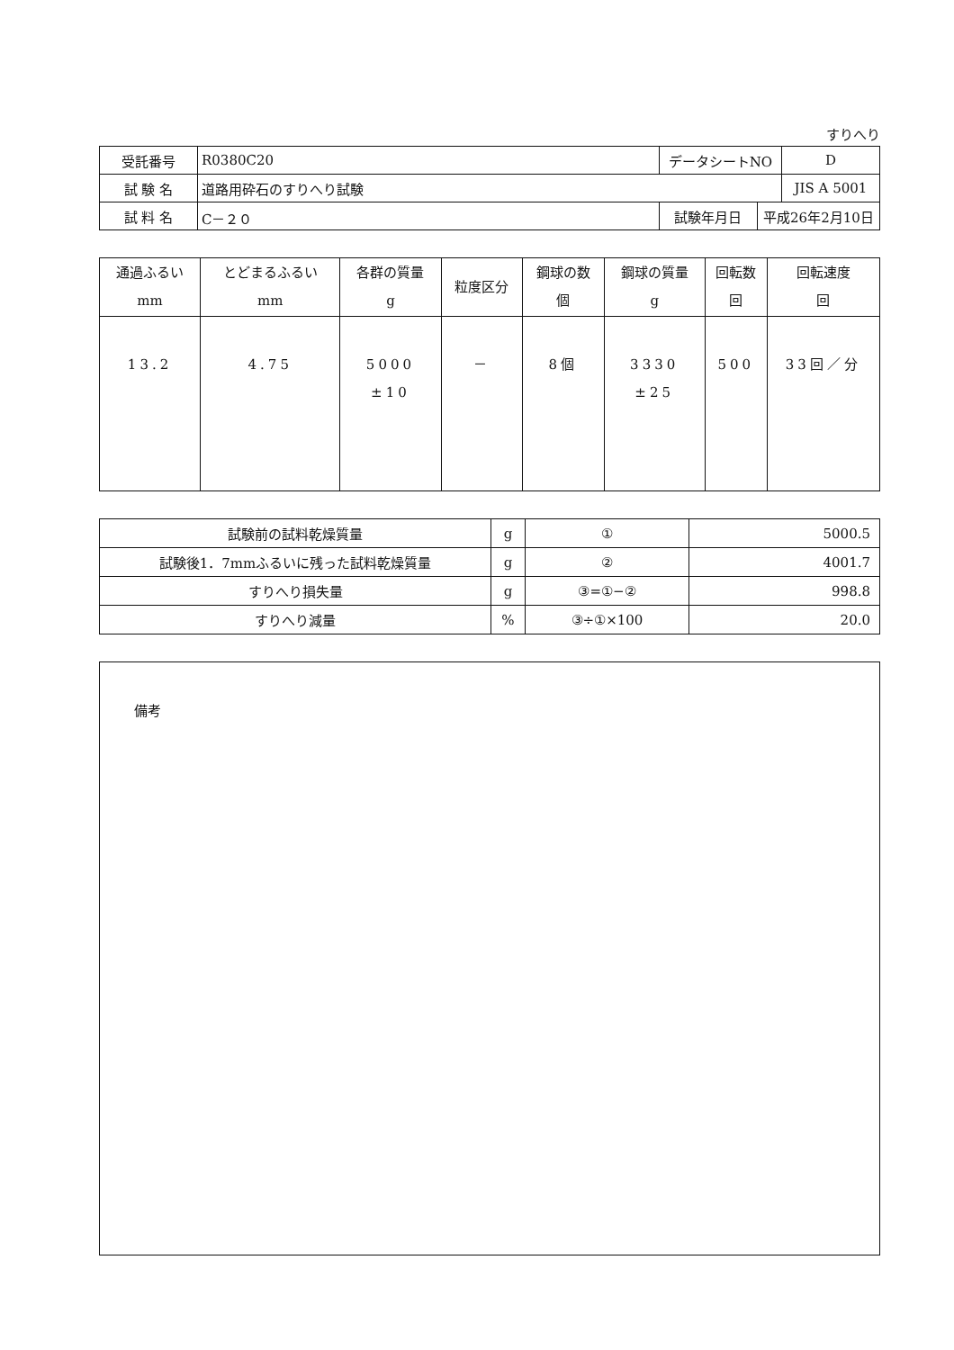すりへり
| 受託番号 | R0380C20 | データシートNO | | D |
| 試 験 名 | 道路用砕石のすりへり試験 | | | JIS A 5001 |
| 試 料 名 | C－２０ | 試験年月日 | 平成26年2月10日 | |
| 通過ふるい mm | とどまるふるい mm | 各群の質量 g | 粒度区分 | 鋼球の数 個 | 鋼球の質量 g | 回転数 回 | 回転速度 回 |
| --- | --- | --- | --- | --- | --- | --- | --- |
| 13.2 | 4.75 | 5000 ±10 | － | 8個 | 3330 ±25 | 500 | 33回／分 |
| 試験前の試料乾燥質量 | g | ① | 5000.5 |
| 試験後1．7mmふるいに残った試料乾燥質量 | g | ② | 4001.7 |
| すりへり損失量 | g | ③=①−② | 998.8 |
| すりへり減量 | % | ③÷①×100 | 20.0 |
備考